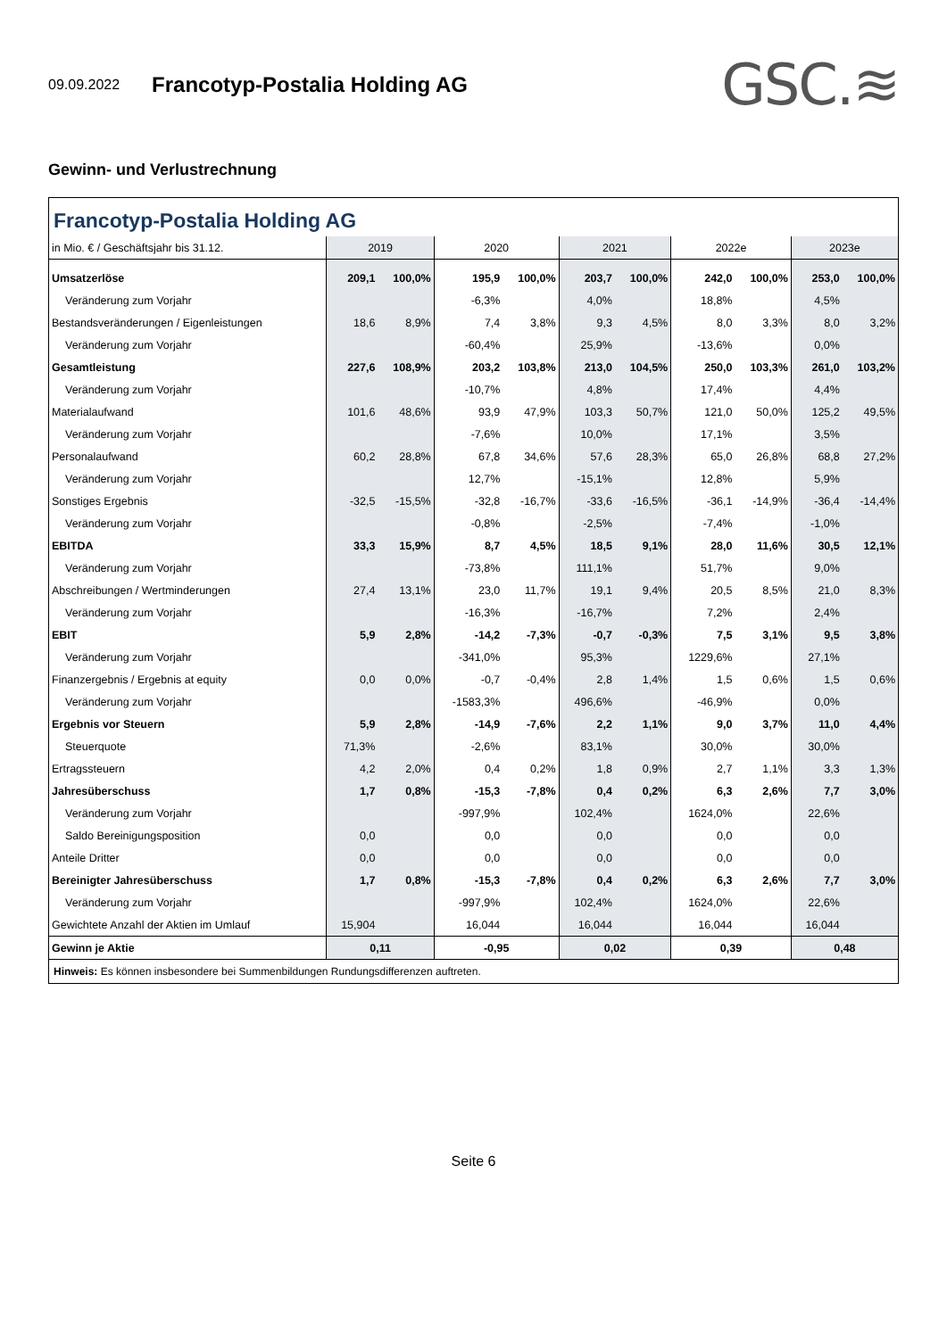09.09.2022 Francotyp-Postalia Holding AG GSC.≋
Gewinn- und Verlustrechnung
Francotyp-Postalia Holding AG
| in Mio. € / Geschäftsjahr bis 31.12. | 2019 | | 2020 | | 2021 | | 2022e | | 2023e | |
| --- | --- | --- | --- | --- | --- | --- | --- | --- | --- | --- |
| Umsatzerlöse | 209,1 | 100,0% | 195,9 | 100,0% | 203,7 | 100,0% | 242,0 | 100,0% | 253,0 | 100,0% |
| Veränderung zum Vorjahr | | | -6,3% | | 4,0% | | 18,8% | | 4,5% | |
| Bestandsveränderungen / Eigenleistungen | 18,6 | 8,9% | 7,4 | 3,8% | 9,3 | 4,5% | 8,0 | 3,3% | 8,0 | 3,2% |
| Veränderung zum Vorjahr | | | -60,4% | | 25,9% | | -13,6% | | 0,0% | |
| Gesamtleistung | 227,6 | 108,9% | 203,2 | 103,8% | 213,0 | 104,5% | 250,0 | 103,3% | 261,0 | 103,2% |
| Veränderung zum Vorjahr | | | -10,7% | | 4,8% | | 17,4% | | 4,4% | |
| Materialaufwand | 101,6 | 48,6% | 93,9 | 47,9% | 103,3 | 50,7% | 121,0 | 50,0% | 125,2 | 49,5% |
| Veränderung zum Vorjahr | | | -7,6% | | 10,0% | | 17,1% | | 3,5% | |
| Personalaufwand | 60,2 | 28,8% | 67,8 | 34,6% | 57,6 | 28,3% | 65,0 | 26,8% | 68,8 | 27,2% |
| Veränderung zum Vorjahr | | | 12,7% | | -15,1% | | 12,8% | | 5,9% | |
| Sonstiges Ergebnis | -32,5 | -15,5% | -32,8 | -16,7% | -33,6 | -16,5% | -36,1 | -14,9% | -36,4 | -14,4% |
| Veränderung zum Vorjahr | | | -0,8% | | -2,5% | | -7,4% | | -1,0% | |
| EBITDA | 33,3 | 15,9% | 8,7 | 4,5% | 18,5 | 9,1% | 28,0 | 11,6% | 30,5 | 12,1% |
| Veränderung zum Vorjahr | | | -73,8% | | 111,1% | | 51,7% | | 9,0% | |
| Abschreibungen / Wertminderungen | 27,4 | 13,1% | 23,0 | 11,7% | 19,1 | 9,4% | 20,5 | 8,5% | 21,0 | 8,3% |
| Veränderung zum Vorjahr | | | -16,3% | | -16,7% | | 7,2% | | 2,4% | |
| EBIT | 5,9 | 2,8% | -14,2 | -7,3% | -0,7 | -0,3% | 7,5 | 3,1% | 9,5 | 3,8% |
| Veränderung zum Vorjahr | | | -341,0% | | 95,3% | | 1229,6% | | 27,1% | |
| Finanzergebnis / Ergebnis at equity | 0,0 | 0,0% | -0,7 | -0,4% | 2,8 | 1,4% | 1,5 | 0,6% | 1,5 | 0,6% |
| Veränderung zum Vorjahr | | | -1583,3% | | 496,6% | | -46,9% | | 0,0% | |
| Ergebnis vor Steuern | 5,9 | 2,8% | -14,9 | -7,6% | 2,2 | 1,1% | 9,0 | 3,7% | 11,0 | 4,4% |
| Steuerquote | 71,3% | | -2,6% | | 83,1% | | 30,0% | | 30,0% | |
| Ertragssteuern | 4,2 | 2,0% | 0,4 | 0,2% | 1,8 | 0,9% | 2,7 | 1,1% | 3,3 | 1,3% |
| Jahresüberschuss | 1,7 | 0,8% | -15,3 | -7,8% | 0,4 | 0,2% | 6,3 | 2,6% | 7,7 | 3,0% |
| Veränderung zum Vorjahr | | | -997,9% | | 102,4% | | 1624,0% | | 22,6% | |
| Saldo Bereinigungsposition | 0,0 | | 0,0 | | 0,0 | | 0,0 | | 0,0 | |
| Anteile Dritter | 0,0 | | 0,0 | | 0,0 | | 0,0 | | 0,0 | |
| Bereinigter Jahresüberschuss | 1,7 | 0,8% | -15,3 | -7,8% | 0,4 | 0,2% | 6,3 | 2,6% | 7,7 | 3,0% |
| Veränderung zum Vorjahr | | | -997,9% | | 102,4% | | 1624,0% | | 22,6% | |
| Gewichtete Anzahl der Aktien im Umlauf | 15,904 | | 16,044 | | 16,044 | | 16,044 | | 16,044 | |
| Gewinn je Aktie | 0,11 | | -0,95 | | 0,02 | | 0,39 | | 0,48 | |
Hinweis: Es können insbesondere bei Summenbildungen Rundungsdifferenzen auftreten.
Seite 6